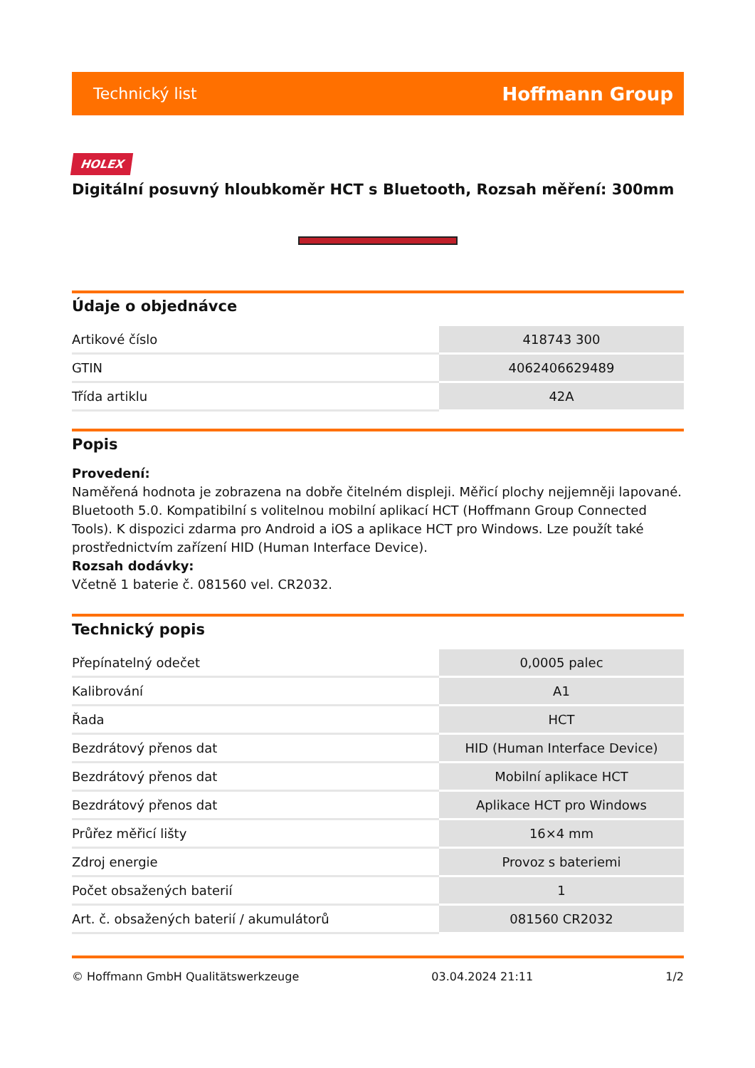Technický list Hoffmann Group
HOLEX
Digitální posuvný hloubkoměr HCT s Bluetooth, Rozsah měření: 300mm
Údaje o objednávce
| Artikové číslo | 418743 300 |
| GTIN | 4062406629489 |
| Třída artiklu | 42A |
Popis
Provedení:
Naměřená hodnota je zobrazena na dobře čitelném displeji. Měřicí plochy nejjemněji lapované. Bluetooth 5.0. Kompatibilní s volitelnou mobilní aplikací HCT (Hoffmann Group Connected Tools). K dispozici zdarma pro Android a iOS a aplikace HCT pro Windows. Lze použít také prostřednictvím zařízení HID (Human Interface Device).
Rozsah dodávky:
Včetně 1 baterie č. 081560 vel. CR2032.
Technický popis
| Přepínatelný odečet | 0,0005 palec |
| Kalibrování | A1 |
| Řada | HCT |
| Bezdrátový přenos dat | HID (Human Interface Device) |
| Bezdrátový přenos dat | Mobilní aplikace HCT |
| Bezdrátový přenos dat | Aplikace HCT pro Windows |
| Průřez měřicí lišty | 16×4 mm |
| Zdroj energie | Provoz s bateriemi |
| Počet obsažených baterií | 1 |
| Art. č. obsažených baterií / akumulátorů | 081560 CR2032 |
© Hoffmann GmbH Qualitätswerkzeuge 03.04.2024 21:11 1/2